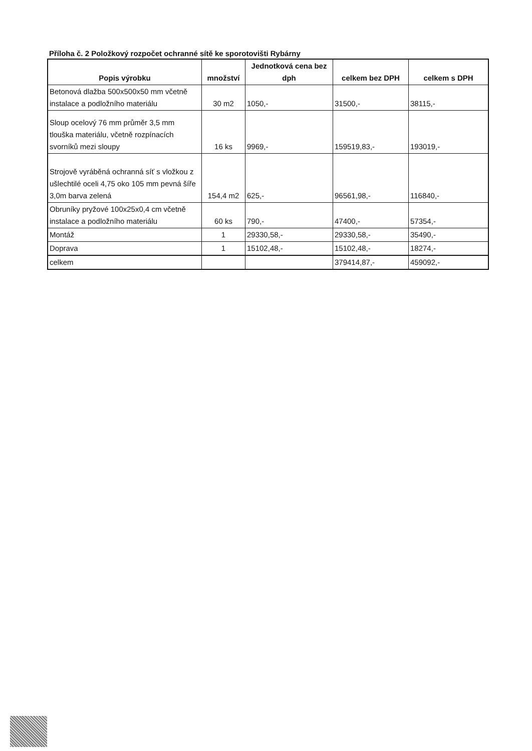Příloha č. 2 Položkový rozpočet ochranné sítě ke sporotovišti Rybárny
| Popis výrobku | množství | Jednotková cena bez dph | celkem bez DPH | celkem s DPH |
| --- | --- | --- | --- | --- |
| Betonová dlažba 500x500x50 mm včetně instalace a podložního materiálu | 30 m2 | 1050,- | 31500,- | 38115,- |
| Sloup ocelový 76 mm průměr 3,5 mm tlouška materiálu, včetně rozpínacích svorníků mezi sloupy | 16 ks | 9969,- | 159519,83,- | 193019,- |
| Strojově vyráběná ochranná síť s vložkou z ušlechtilé oceli 4,75 oko 105 mm pevná šíře 3,0m barva zelená | 154,4 m2 | 625,- | 96561,98,- | 116840,- |
| Obruníky pryžové 100x25x0,4 cm včetně instalace a podložního materiálu | 60 ks | 790,- | 47400,- | 57354,- |
| Montáž | 1 | 29330,58,- | 29330,58,- | 35490,- |
| Doprava | 1 | 15102,48,- | 15102,48,- | 18274,- |
| celkem | | | 379414,87,- | 459092,- |